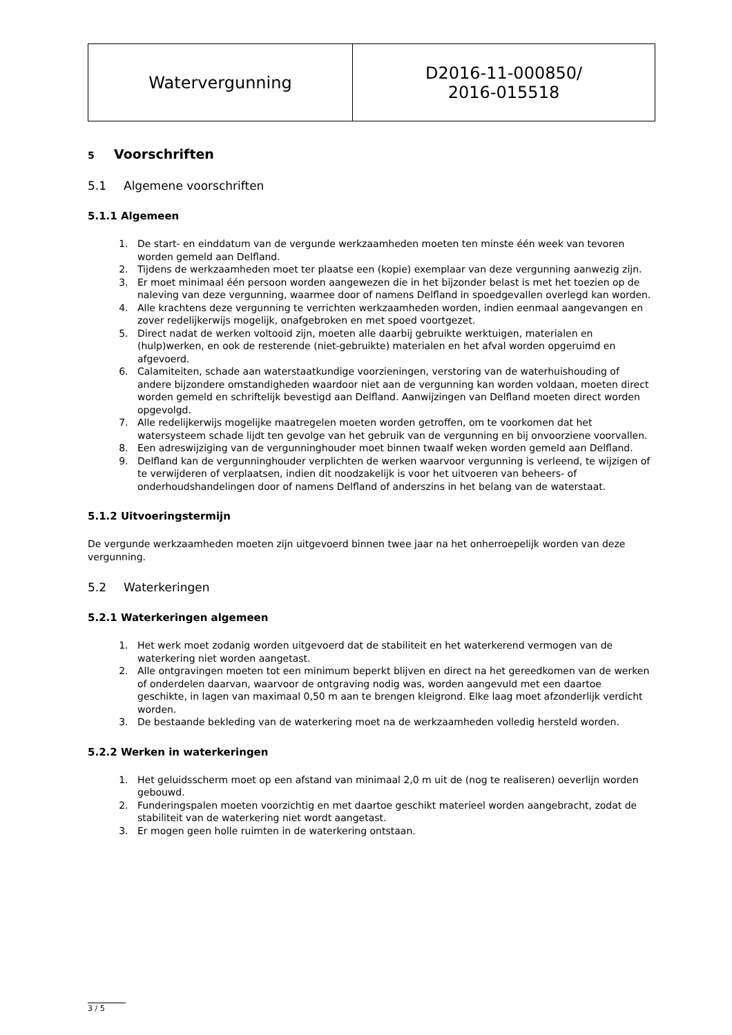| Watervergunning | D2016-11-000850/ 2016-015518 |
5 Voorschriften
5.1 Algemene voorschriften
5.1.1 Algemeen
1. De start- en einddatum van de vergunde werkzaamheden moeten ten minste één week van tevoren worden gemeld aan Delfland.
2. Tijdens de werkzaamheden moet ter plaatse een (kopie) exemplaar van deze vergunning aanwezig zijn.
3. Er moet minimaal één persoon worden aangewezen die in het bijzonder belast is met het toezien op de naleving van deze vergunning, waarmee door of namens Delfland in spoedgevallen overlegd kan worden.
4. Alle krachtens deze vergunning te verrichten werkzaamheden worden, indien eenmaal aangevangen en zover redelijkerwijs mogelijk, onafgebroken en met spoed voortgezet.
5. Direct nadat de werken voltooid zijn, moeten alle daarbij gebruikte werktuigen, materialen en (hulp)werken, en ook de resterende (niet-gebruikte) materialen en het afval worden opgeruimd en afgevoerd.
6. Calamiteiten, schade aan waterstaatkundige voorzieningen, verstoring van de waterhuishouding of andere bijzondere omstandigheden waardoor niet aan de vergunning kan worden voldaan, moeten direct worden gemeld en schriftelijk bevestigd aan Delfland. Aanwijzingen van Delfland moeten direct worden opgevolgd.
7. Alle redelijkerwijs mogelijke maatregelen moeten worden getroffen, om te voorkomen dat het watersysteem schade lijdt ten gevolge van het gebruik van de vergunning en bij onvoorziene voorvallen.
8. Een adreswijziging van de vergunninghouder moet binnen twaalf weken worden gemeld aan Delfland.
9. Delfland kan de vergunninghouder verplichten de werken waarvoor vergunning is verleend, te wijzigen of te verwijderen of verplaatsen, indien dit noodzakelijk is voor het uitvoeren van beheers- of onderhoudshandelingen door of namens Delfland of anderszins in het belang van de waterstaat.
5.1.2 Uitvoeringstermijn
De vergunde werkzaamheden moeten zijn uitgevoerd binnen twee jaar na het onherroepelijk worden van deze vergunning.
5.2 Waterkeringen
5.2.1 Waterkeringen algemeen
1. Het werk moet zodanig worden uitgevoerd dat de stabiliteit en het waterkerend vermogen van de waterkering niet worden aangetast.
2. Alle ontgravingen moeten tot een minimum beperkt blijven en direct na het gereedkomen van de werken of onderdelen daarvan, waarvoor de ontgraving nodig was, worden aangevuld met een daartoe geschikte, in lagen van maximaal 0,50 m aan te brengen kleigrond. Elke laag moet afzonderlijk verdicht worden.
3. De bestaande bekleding van de waterkering moet na de werkzaamheden volledig hersteld worden.
5.2.2 Werken in waterkeringen
1. Het geluidsscherm moet op een afstand van minimaal 2,0 m uit de (nog te realiseren) oeverlijn worden gebouwd.
2. Funderingspalen moeten voorzichtig en met daartoe geschikt materieel worden aangebracht, zodat de stabiliteit van de waterkering niet wordt aangetast.
3. Er mogen geen holle ruimten in de waterkering ontstaan.
3 / 5